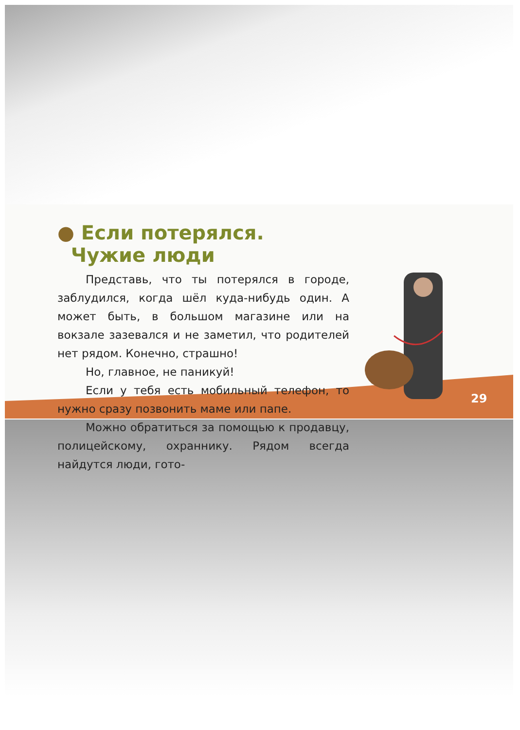● Если потерялся.
Чужие люди
Представь, что ты потерялся в городе, заблудился, когда шёл куда-нибудь один. А может быть, в большом магазине или на вокзале зазевался и не заметил, что родителей нет рядом. Конечно, страшно!
Но, главное, не паникуй!
Если у тебя есть мобильный телефон, то нужно сразу позвонить маме или папе.
Можно обратиться за помощью к продавцу, полицейскому, охраннику. Рядом всегда найдутся люди, гото-
29